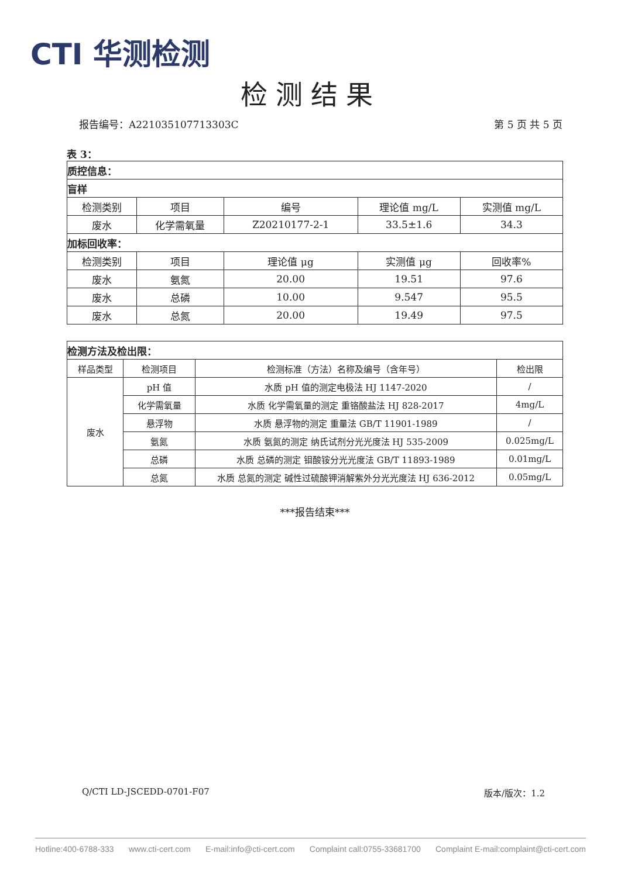CTI 华测检测
检测结果
报告编号：A221035107713303C 第 5 页 共 5 页
表 3：
| 质控信息： | | | | |
| 盲样 | | | | |
| 检测类别 | 项目 | 编号 | 理论值 mg/L | 实测值 mg/L |
| 废水 | 化学需氧量 | Z20210177-2-1 | 33.5±1.6 | 34.3 |
| 加标回收率： | | | | |
| 检测类别 | 项目 | 理论值 μg | 实测值 μg | 回收率% |
| 废水 | 氨氮 | 20.00 | 19.51 | 97.6 |
| 废水 | 总磷 | 10.00 | 9.547 | 95.5 |
| 废水 | 总氮 | 20.00 | 19.49 | 97.5 |
| 检测方法及检出限： | | | |
| 样品类型 | 检测项目 | 检测标准（方法）名称及编号（含年号） | 检出限 |
| 废水 | pH 值 | 水质 pH 值的测定电极法 HJ 1147-2020 | / |
| | 化学需氧量 | 水质 化学需氧量的测定 重铬酸盐法 HJ 828-2017 | 4mg/L |
| | 悬浮物 | 水质 悬浮物的测定 重量法 GB/T 11901-1989 | / |
| | 氨氮 | 水质 氨氮的测定 纳氏试剂分光光度法 HJ 535-2009 | 0.025mg/L |
| | 总磷 | 水质 总磷的测定 钼酸铵分光光度法 GB/T 11893-1989 | 0.01mg/L |
| | 总氮 | 水质 总氮的测定 碱性过硫酸钾消解紫外分光光度法 HJ 636-2012 | 0.05mg/L |
***报告结束***
Q/CTI LD-JSCEDD-0701-F07 版本/版次：1.2
Hotline:400-6788-333 www.cti-cert.com E-mail:info@cti-cert.com Complaint call:0755-33681700 Complaint E-mail:complaint@cti-cert.com